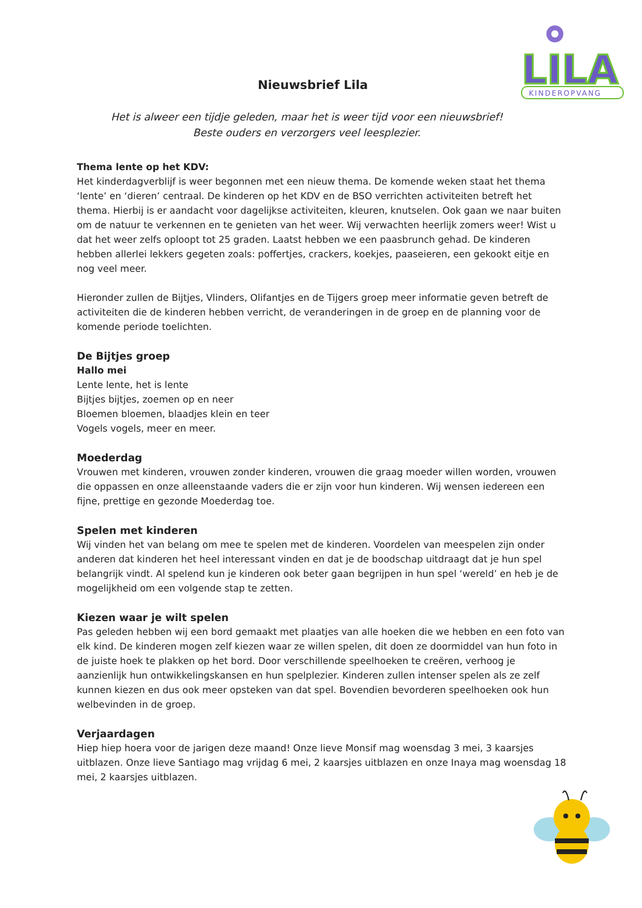LILA
KINDEROPVANG
Nieuwsbrief Lila
Het is alweer een tijdje geleden, maar het is weer tijd voor een nieuwsbrief!
Beste ouders en verzorgers veel leesplezier.
Thema lente op het KDV:
Het kinderdagverblijf is weer begonnen met een nieuw thema. De komende weken staat het thema ‘lente’ en ‘dieren’ centraal. De kinderen op het KDV en de BSO verrichten activiteiten betreft het thema. Hierbij is er aandacht voor dagelijkse activiteiten, kleuren, knutselen. Ook gaan we naar buiten om de natuur te verkennen en te genieten van het weer. Wij verwachten heerlijk zomers weer! Wist u dat het weer zelfs oploopt tot 25 graden. Laatst hebben we een paasbrunch gehad. De kinderen hebben allerlei lekkers gegeten zoals: poffertjes, crackers, koekjes, paaseieren, een gekookt eitje en nog veel meer.
Hieronder zullen de Bijtjes, Vlinders, Olifantjes en de Tijgers groep meer informatie geven betreft de activiteiten die de kinderen hebben verricht, de veranderingen in de groep en de planning voor de komende periode toelichten.
De Bijtjes groep
Hallo mei
Lente lente, het is lente
Bijtjes bijtjes, zoemen op en neer
Bloemen bloemen, blaadjes klein en teer
Vogels vogels, meer en meer.
Moederdag
Vrouwen met kinderen, vrouwen zonder kinderen, vrouwen die graag moeder willen worden, vrouwen die oppassen en onze alleenstaande vaders die er zijn voor hun kinderen. Wij wensen iedereen een fijne, prettige en gezonde Moederdag toe.
Spelen met kinderen
Wij vinden het van belang om mee te spelen met de kinderen. Voordelen van meespelen zijn onder anderen dat kinderen het heel interessant vinden en dat je de boodschap uitdraagt dat je hun spel belangrijk vindt. Al spelend kun je kinderen ook beter gaan begrijpen in hun spel ‘wereld’ en heb je de mogelijkheid om een volgende stap te zetten.
Kiezen waar je wilt spelen
Pas geleden hebben wij een bord gemaakt met plaatjes van alle hoeken die we hebben en een foto van elk kind. De kinderen mogen zelf kiezen waar ze willen spelen, dit doen ze doormiddel van hun foto in de juiste hoek te plakken op het bord. Door verschillende speelhoeken te creëren, verhoog je aanzienlijk hun ontwikkelingskansen en hun spelplezier. Kinderen zullen intenser spelen als ze zelf kunnen kiezen en dus ook meer opsteken van dat spel. Bovendien bevorderen speelhoeken ook hun welbevinden in de groep.
Verjaardagen
Hiep hiep hoera voor de jarigen deze maand! Onze lieve Monsif mag woensdag 3 mei, 3 kaarsjes uitblazen. Onze lieve Santiago mag vrijdag 6 mei, 2 kaarsjes uitblazen en onze Inaya mag woensdag 18 mei, 2 kaarsjes uitblazen.